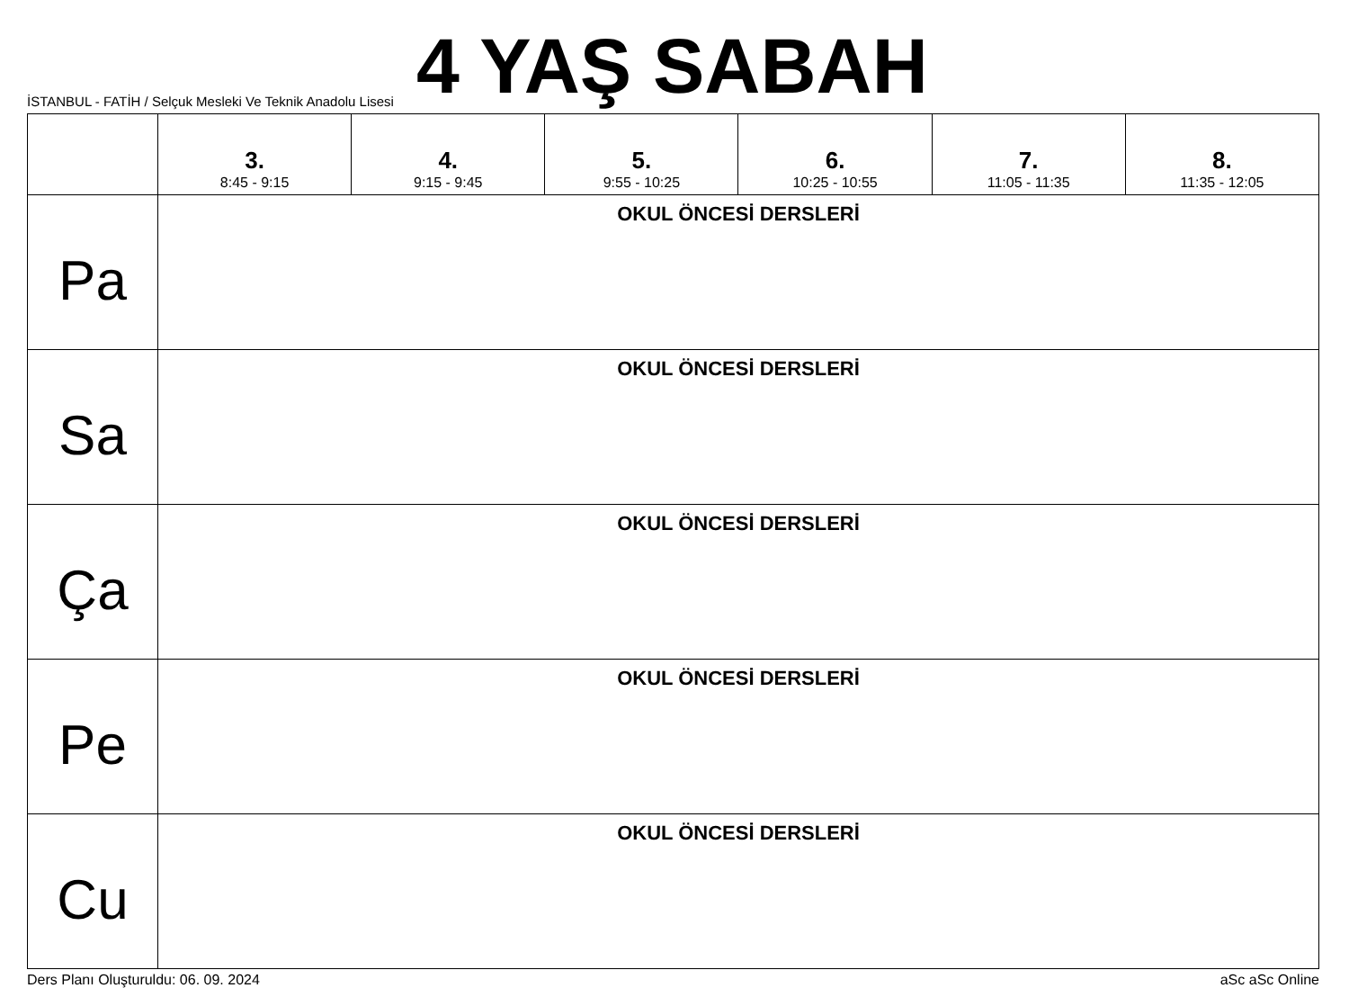İSTANBUL - FATİH / Selçuk Mesleki Ve Teknik Anadolu Lisesi
4 YAŞ SABAH
| | 3. 8:45 - 9:15 | 4. 9:15 - 9:45 | 5. 9:55 - 10:25 | 6. 10:25 - 10:55 | 7. 11:05 - 11:35 | 8. 11:35 - 12:05 |
| --- | --- | --- | --- | --- | --- | --- |
| Pa | OKUL ÖNCESİ DERSLERİ | | | | | |
| Sa | OKUL ÖNCESİ DERSLERİ | | | | | |
| Ça | OKUL ÖNCESİ DERSLERİ | | | | | |
| Pe | OKUL ÖNCESİ DERSLERİ | | | | | |
| Cu | OKUL ÖNCESİ DERSLERİ | | | | | |
Ders Planı Oluşturuldu: 06. 09. 2024 aSc aSc Online